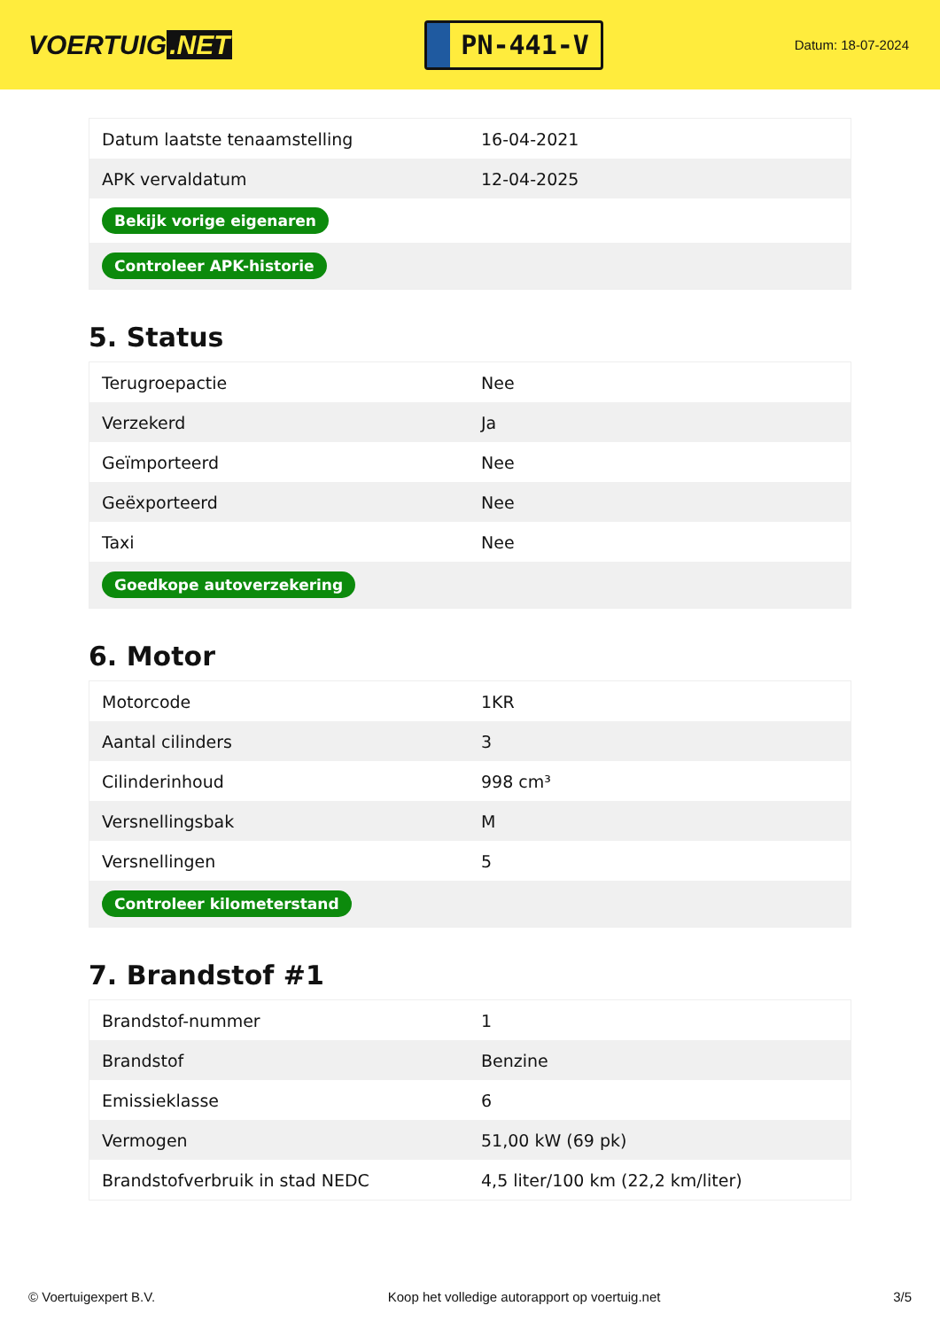VOERTUIG.NET
PN-441-V
Datum: 18-07-2024
| Datum laatste tenaamstelling | 16-04-2021 |
| APK vervaldatum | 12-04-2025 |
| Bekijk vorige eigenaren | |
| Controleer APK-historie | |
5. Status
| Terugroepactie | Nee |
| Verzekerd | Ja |
| Geïmporteerd | Nee |
| Geëxporteerd | Nee |
| Taxi | Nee |
| Goedkope autoverzekering | |
6. Motor
| Motorcode | 1KR |
| Aantal cilinders | 3 |
| Cilinderinhoud | 998 cm³ |
| Versnellingsbak | M |
| Versnellingen | 5 |
| Controleer kilometerstand | |
7. Brandstof #1
| Brandstof-nummer | 1 |
| Brandstof | Benzine |
| Emissieklasse | 6 |
| Vermogen | 51,00 kW (69 pk) |
| Brandstofverbruik in stad NEDC | 4,5 liter/100 km (22,2 km/liter) |
© Voertuigexpert B.V. Koop het volledige autorapport op voertuig.net 3/5